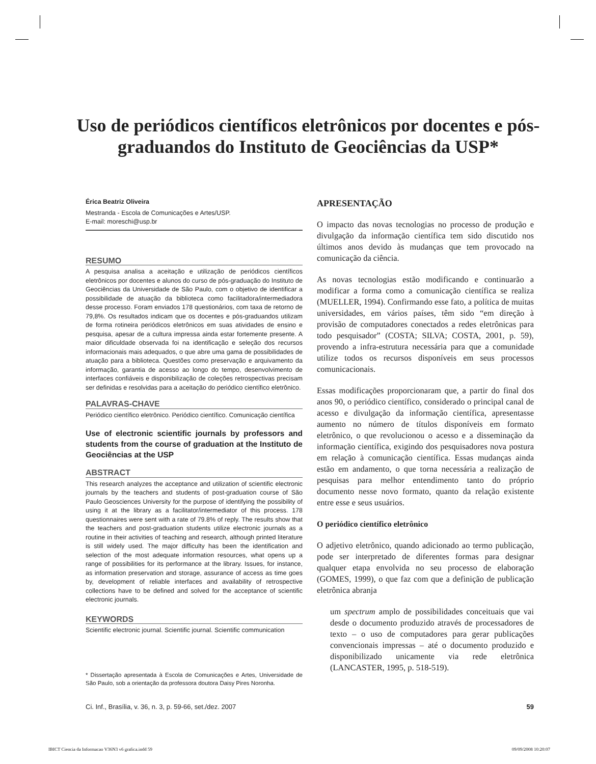Uso de periódicos científicos eletrônicos por docentes e pós-graduandos do Instituto de Geociências da USP*
Érica Beatriz Oliveira
Mestranda - Escola de Comunicações e Artes/USP.
E-mail: moreschi@usp.br
RESUMO
A pesquisa analisa a aceitação e utilização de periódicos científicos eletrônicos por docentes e alunos do curso de pós-graduação do Instituto de Geociências da Universidade de São Paulo, com o objetivo de identificar a possibilidade de atuação da biblioteca como facilitadora/intermediadora desse processo. Foram enviados 178 questionários, com taxa de retorno de 79,8%. Os resultados indicam que os docentes e pós-graduandos utilizam de forma rotineira periódicos eletrônicos em suas atividades de ensino e pesquisa, apesar de a cultura impressa ainda estar fortemente presente. A maior dificuldade observada foi na identificação e seleção dos recursos informacionais mais adequados, o que abre uma gama de possibilidades de atuação para a biblioteca. Questões como preservação e arquivamento da informação, garantia de acesso ao longo do tempo, desenvolvimento de interfaces confiáveis e disponibilização de coleções retrospectivas precisam ser definidas e resolvidas para a aceitação do periódico científico eletrônico.
PALAVRAS-CHAVE
Periódico científico eletrônico. Periódico científico. Comunicação científica
Use of electronic scientific journals by professors and students from the course of graduation at the Instituto de Geociências at the USP
ABSTRACT
This research analyzes the acceptance and utilization of scientific electronic journals by the teachers and students of post-graduation course of São Paulo Geosciences University for the purpose of identifying the possibility of using it at the library as a facilitator/intermediator of this process. 178 questionnaires were sent with a rate of 79.8% of reply. The results show that the teachers and post-graduation students utilize electronic journals as a routine in their activities of teaching and research, although printed literature is still widely used. The major difficulty has been the identification and selection of the most adequate information resources, what opens up a range of possibilities for its performance at the library. Issues, for instance, as information preservation and storage, assurance of access as time goes by, development of reliable interfaces and availability of retrospective collections have to be defined and solved for the acceptance of scientific electronic journals.
KEYWORDS
Scientific electronic journal. Scientific journal. Scientific communication
* Dissertação apresentada à Escola de Comunicações e Artes, Universidade de São Paulo, sob a orientação da professora doutora Daisy Pires Noronha.
APRESENTAÇÃO
O impacto das novas tecnologias no processo de produção e divulgação da informação científica tem sido discutido nos últimos anos devido às mudanças que tem provocado na comunicação da ciência.
As novas tecnologias estão modificando e continuarão a modificar a forma como a comunicação científica se realiza (MUELLER, 1994). Confirmando esse fato, a política de muitas universidades, em vários países, têm sido “em direção à provisão de computadores conectados a redes eletrônicas para todo pesquisador” (COSTA; SILVA; COSTA, 2001, p. 59), provendo a infra-estrutura necessária para que a comunidade utilize todos os recursos disponíveis em seus processos comunicacionais.
Essas modificações proporcionaram que, a partir do final dos anos 90, o periódico científico, considerado o principal canal de acesso e divulgação da informação científica, apresentasse aumento no número de títulos disponíveis em formato eletrônico, o que revolucionou o acesso e a disseminação da informação científica, exigindo dos pesquisadores nova postura em relação à comunicação científica. Essas mudanças ainda estão em andamento, o que torna necessária a realização de pesquisas para melhor entendimento tanto do próprio documento nesse novo formato, quanto da relação existente entre esse e seus usuários.
O periódico científico eletrônico
O adjetivo eletrônico, quando adicionado ao termo publicação, pode ser interpretado de diferentes formas para designar qualquer etapa envolvida no seu processo de elaboração (GOMES, 1999), o que faz com que a definição de publicação eletrônica abranja
um spectrum amplo de possibilidades conceituais que vai desde o documento produzido através de processadores de texto – o uso de computadores para gerar publicações convencionais impressas – até o documento produzido e disponibilizado unicamente via rede eletrônica (LANCASTER, 1995, p. 518-519).
Ci. Inf., Brasília, v. 36, n. 3, p. 59-66, set./dez. 2007 59
IBICT Ciencia da Informacao V36N3 v6 grafica.indd 59 09/09/2008 10:20:07